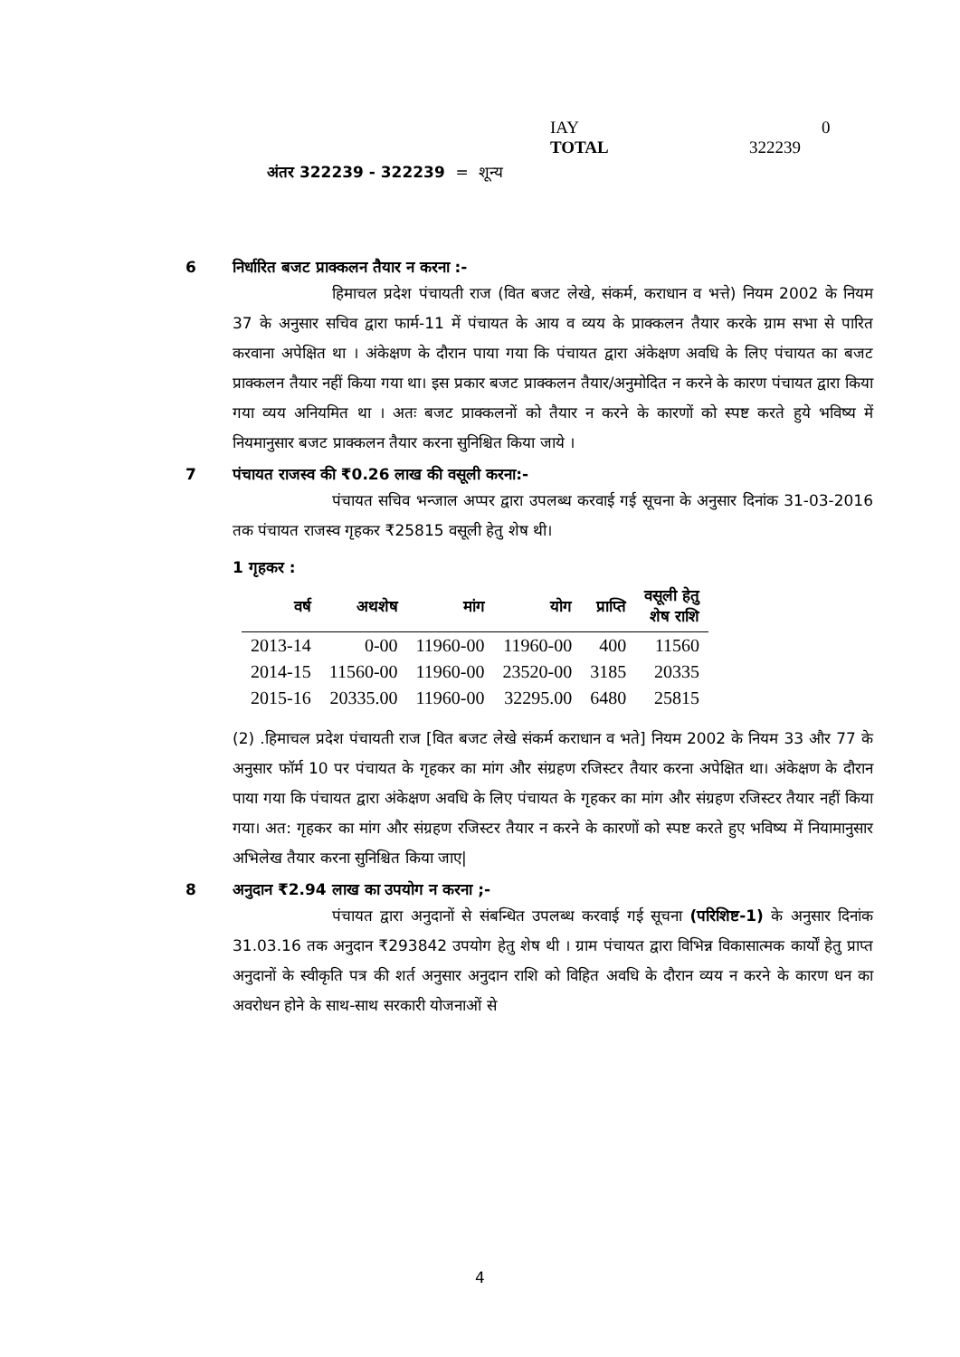IAY 0
TOTAL 322239
अंतर 322239 - 322239 = शून्य
6 निर्धारित बजट प्राक्कलन तैयार न करना :-
हिमाचल प्रदेश पंचायती राज (वित बजट लेखे, संकर्म, कराधान व भत्ते) नियम 2002 के नियम 37 के अनुसार सचिव द्वारा फार्म-11 में पंचायत के आय व व्यय के प्राक्कलन तैयार करके ग्राम सभा से पारित करवाना अपेक्षित था । अंकेक्षण के दौरान पाया गया कि पंचायत द्वारा अंकेक्षण अवधि के लिए पंचायत का बजट प्राक्कलन तैयार नहीं किया गया था। इस प्रकार बजट प्राक्कलन तैयार/अनुमोदित न करने के कारण पंचायत द्वारा किया गया व्यय अनियमित था । अतः बजट प्राक्कलनों को तैयार न करने के कारणों को स्पष्ट करते हुये भविष्य में नियमानुसार बजट प्राक्कलन तैयार करना सुनिश्चित किया जाये ।
7 पंचायत राजस्व की ₹0.26 लाख की वसूली करना:-
पंचायत सचिव भन्जाल अप्पर द्वारा उपलब्ध करवाई गई सूचना के अनुसार दिनांक 31-03-2016 तक पंचायत राजस्व गृहकर ₹25815 वसूली हेतु शेष थी।
1 गृहकर :
| वर्ष | अथशेष | मांग | योग | प्राप्ति | वसूली हेतु शेष राशि |
| --- | --- | --- | --- | --- | --- |
| 2013-14 | 0-00 | 11960-00 | 11960-00 | 400 | 11560 |
| 2014-15 | 11560-00 | 11960-00 | 23520-00 | 3185 | 20335 |
| 2015-16 | 20335.00 | 11960-00 | 32295.00 | 6480 | 25815 |
(2) .हिमाचल प्रदेश पंचायती राज [वित बजट लेखे संकर्म कराधान व भते] नियम 2002 के नियम 33 और 77 के अनुसार फॉर्म 10 पर पंचायत के गृहकर का मांग और संग्रहण रजिस्टर तैयार करना अपेक्षित था। अंकेक्षण के दौरान पाया गया कि पंचायत द्वारा अंकेक्षण अवधि के लिए पंचायत के गृहकर का मांग और संग्रहण रजिस्टर तैयार नहीं किया गया। अत: गृहकर का मांग और संग्रहण रजिस्टर तैयार न करने के कारणों को स्पष्ट करते हुए भविष्य में नियामानुसार अभिलेख तैयार करना सुनिश्चित किया जाए|
8 अनुदान ₹2.94 लाख का उपयोग न करना ;-
पंचायत द्वारा अनुदानों से संबन्धित उपलब्ध करवाई गई सूचना (परिशिष्ट-1) के अनुसार दिनांक 31.03.16 तक अनुदान ₹293842 उपयोग हेतु शेष थी । ग्राम पंचायत द्वारा विभिन्न विकासात्मक कार्यों हेतु प्राप्त अनुदानों के स्वीकृति पत्र की शर्त अनुसार अनुदान राशि को विहित अवधि के दौरान व्यय न करने के कारण धन का अवरोधन होने के साथ-साथ सरकारी योजनाओं से
4